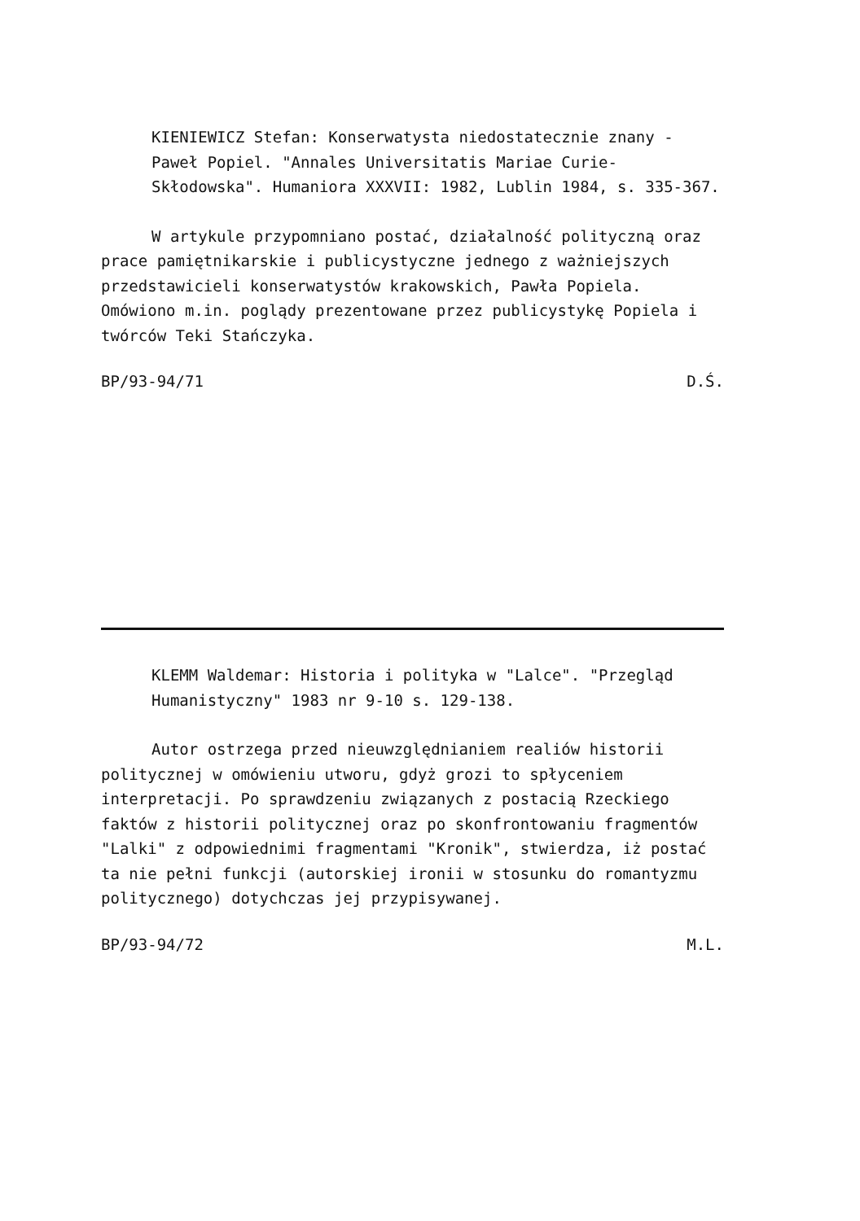KIENIEWICZ Stefan: Konserwatysta niedostatecznie znany - Paweł Popiel. "Annales Universitatis Mariae Curie-Skłodowska". Humaniora XXXVII: 1982, Lublin 1984, s. 335-367.
W artykule przypomniano postać, działalność polityczną oraz prace pamiętnikarskie i publicystyczne jednego z ważniejszych przedstawicieli konserwatystów krakowskich, Pawła Popiela. Omówiono m.in. poglądy prezentowane przez publicystykę Popiela i twórców Teki Stańczyka.
BP/93-94/71 D.Ś.
KLEMM Waldemar: Historia i polityka w "Lalce". "Przegląd Humanistyczny" 1983 nr 9-10 s. 129-138.
Autor ostrzega przed nieuwzględnianiem realiów historii politycznej w omówieniu utworu, gdyż grozi to spłyceniem interpretacji. Po sprawdzeniu związanych z postacią Rzeckiego faktów z historii politycznej oraz po skonfrontowaniu fragmentów "Lalki" z odpowiednimi fragmentami "Kronik", stwierdza, iż postać ta nie pełni funkcji (autorskiej ironii w stosunku do romantyzmu politycznego) dotychczas jej przypisywanej.
BP/93-94/72 M.L.